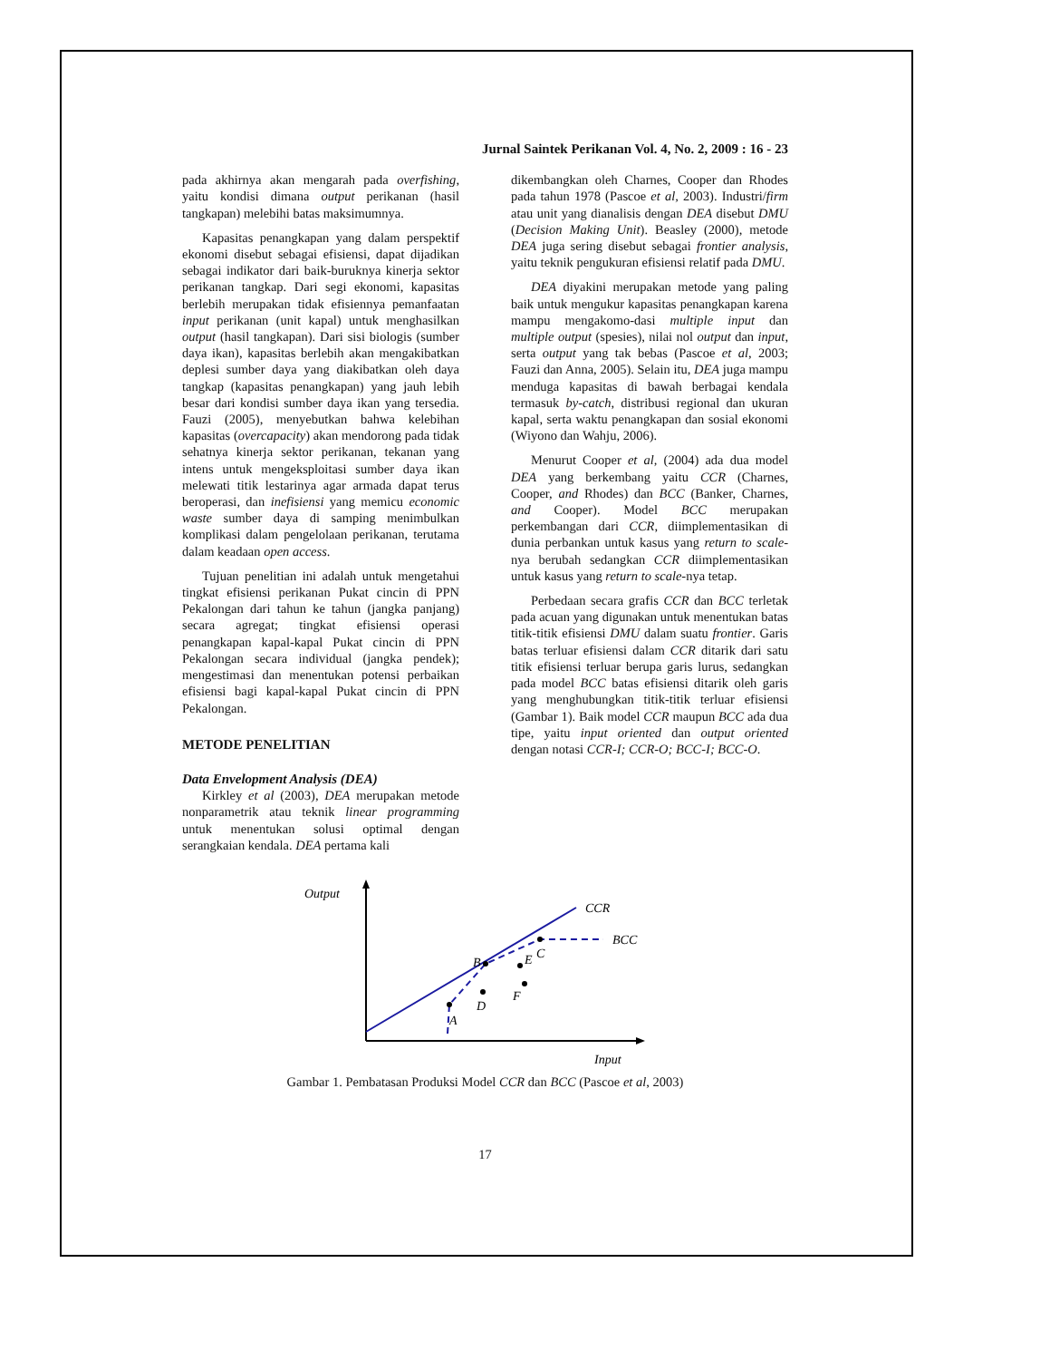Jurnal Saintek Perikanan Vol. 4, No. 2, 2009 : 16 - 23
pada akhirnya akan mengarah pada overfishing, yaitu kondisi dimana output perikanan (hasil tangkapan) melebihi batas maksimumnya.
Kapasitas penangkapan yang dalam perspektif ekonomi disebut sebagai efisiensi, dapat dijadikan sebagai indikator dari baik-buruknya kinerja sektor perikanan tangkap. Dari segi ekonomi, kapasitas berlebih merupakan tidak efisiennya pemanfaatan input perikanan (unit kapal) untuk menghasilkan output (hasil tangkapan). Dari sisi biologis (sumber daya ikan), kapasitas berlebih akan mengakibatkan deplesi sumber daya yang diakibatkan oleh daya tangkap (kapasitas penangkapan) yang jauh lebih besar dari kondisi sumber daya ikan yang tersedia. Fauzi (2005), menyebutkan bahwa kelebihan kapasitas (overcapacity) akan mendorong pada tidak sehatnya kinerja sektor perikanan, tekanan yang intens untuk mengeksploitasi sumber daya ikan melewati titik lestarinya agar armada dapat terus beroperasi, dan inefisiensi yang memicu economic waste sumber daya di samping menimbulkan komplikasi dalam pengelolaan perikanan, terutama dalam keadaan open access.
Tujuan penelitian ini adalah untuk mengetahui tingkat efisiensi perikanan Pukat cincin di PPN Pekalongan dari tahun ke tahun (jangka panjang) secara agregat; tingkat efisiensi operasi penangkapan kapal-kapal Pukat cincin di PPN Pekalongan secara individual (jangka pendek); mengestimasi dan menentukan potensi perbaikan efisiensi bagi kapal-kapal Pukat cincin di PPN Pekalongan.
METODE PENELITIAN
Data Envelopment Analysis (DEA)
Kirkley et al (2003), DEA merupakan metode nonparametrik atau teknik linear programming untuk menentukan solusi optimal dengan serangkaian kendala. DEA pertama kali
dikembangkan oleh Charnes, Cooper dan Rhodes pada tahun 1978 (Pascoe et al, 2003). Industri/firm atau unit yang dianalisis dengan DEA disebut DMU (Decision Making Unit). Beasley (2000), metode DEA juga sering disebut sebagai frontier analysis, yaitu teknik pengukuran efisiensi relatif pada DMU.
DEA diyakini merupakan metode yang paling baik untuk mengukur kapasitas penangkapan karena mampu mengakomo-dasi multiple input dan multiple output (spesies), nilai nol output dan input, serta output yang tak bebas (Pascoe et al, 2003; Fauzi dan Anna, 2005). Selain itu, DEA juga mampu menduga kapasitas di bawah berbagai kendala termasuk by-catch, distribusi regional dan ukuran kapal, serta waktu penangkapan dan sosial ekonomi (Wiyono dan Wahju, 2006).
Menurut Cooper et al, (2004) ada dua model DEA yang berkembang yaitu CCR (Charnes, Cooper, and Rhodes) dan BCC (Banker, Charnes, and Cooper). Model BCC merupakan perkembangan dari CCR, diimplementasikan di dunia perbankan untuk kasus yang return to scale-nya berubah sedangkan CCR diimplementasikan untuk kasus yang return to scale-nya tetap.
Perbedaan secara grafis CCR dan BCC terletak pada acuan yang digunakan untuk menentukan batas titik-titik efisiensi DMU dalam suatu frontier. Garis batas terluar efisiensi dalam CCR ditarik dari satu titik efisiensi terluar berupa garis lurus, sedangkan pada model BCC batas efisiensi ditarik oleh garis yang menghubungkan titik-titik terluar efisiensi (Gambar 1). Baik model CCR maupun BCC ada dua tipe, yaitu input oriented dan output oriented dengan notasi CCR-I; CCR-O; BCC-I; BCC-O.
Output
CCR
BCC
A
B
C
D
E
F
Input
Gambar 1. Pembatasan Produksi Model CCR dan BCC (Pascoe et al, 2003)
17